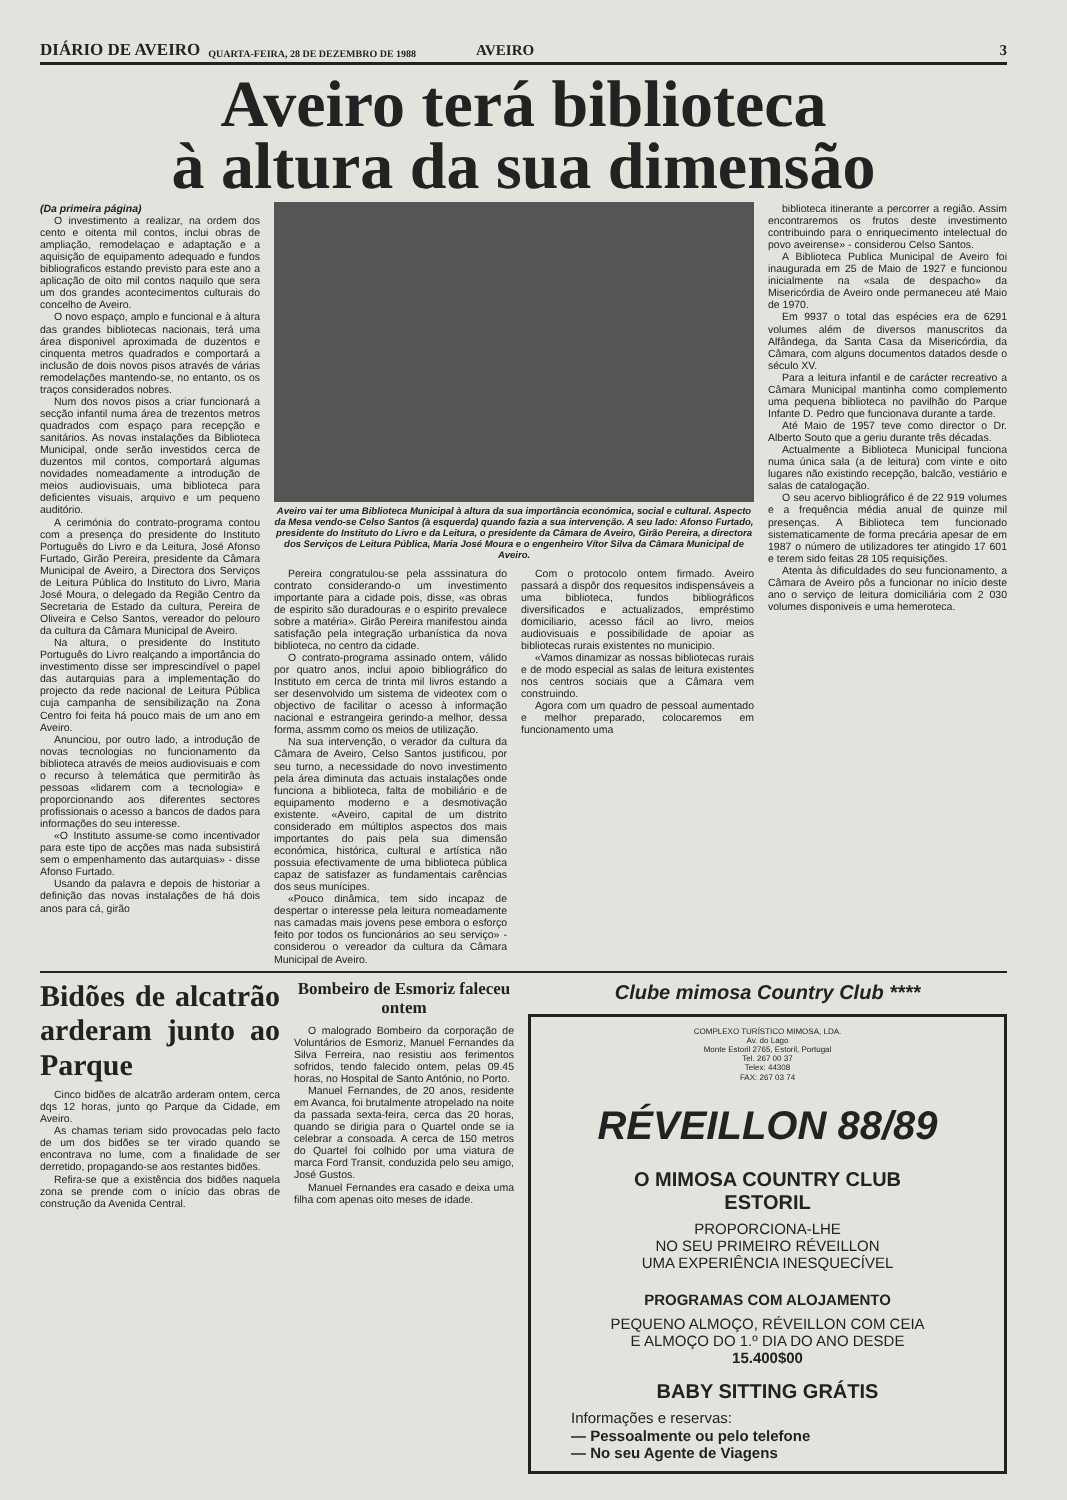DIÁRIO DE AVEIRO QUARTA-FEIRA, 28 DE DEZEMBRO DE 1988 AVEIRO 3
Aveiro terá biblioteca
à altura da sua dimensão
(Da primeira página)
O investimento a realizar, na ordem dos cento e oitenta mil contos, inclui obras de ampliação, remodelaçao e adaptação e a aquisição de equipamento adequado e fundos bibliograficos estando previsto para este ano a aplicação de oito mil contos naquilo que sera um dos grandes acontecimentos culturais do concelho de Aveiro.
O novo espaço, amplo e funcional e à altura das grandes bibliotecas nacionais, terá uma área disponivel aproximada de duzentos e cinquenta metros quadrados e comportará a inclusão de dois novos pisos através de várias remodelações mantendo-se, no entanto, os os traços considerados nobres.
Num dos novos pisos a criar funcionará a secção infantil numa área de trezentos metros quadrados com espaço para recepção e sanitários. As novas instalações da Biblioteca Municipal, onde serão investidos cerca de duzentos mil contos, comportará algumas novidades nomeadamente a introdução de meios audiovisuais, uma biblioteca para deficientes visuais, arquivo e um pequeno auditório.
A cerimónia do contrato-programa contou com a presença do presidente do Instituto Português do Livro e da Leitura, José Afonso Furtado, Girão Pereira, presidente da Câmara Municipal de Aveiro, a Directora dos Serviços de Leitura Pública do Instituto do Livro, Maria José Moura, o delegado da Região Centro da Secretaria de Estado da cultura, Pereira de Oliveira e Celso Santos, vereador do pelouro da cultura da Câmara Municipal de Aveiro.
Na altura, o presidente do Instituto Português do Livro realçando a importância do investimento disse ser imprescindível o papel das autarquias para a implementação do projecto da rede nacional de Leitura Pública cuja campanha de sensibilização na Zona Centro foi feita há pouco mais de um ano em Aveiro.
Anunciou, por outro lado, a introdução de novas tecnologias no funcionamento da biblioteca através de meios audiovisuais e com o recurso à telemática que permitirão às pessoas «lidarem com a tecnologia» e proporcionando aos diferentes sectores profissionais o acesso a bancos de dados para informações do seu interesse.
«O Instituto assume-se como incentivador para este tipo de acções mas nada subsistirá sem o empenhamento das autarquias» - disse Afonso Furtado.
Usando da palavra e depois de historiar a definição das novas instalações de há dois anos para cá, girão
Aveiro vai ter uma Biblioteca Municipal à altura da sua importância económica, social e cultural. Aspecto da Mesa vendo-se Celso Santos (à esquerda) quando fazia a sua intervenção. A seu lado: Afonso Furtado, presidente do Instituto do Livro e da Leitura, o presidente da Câmara de Aveiro, Girão Pereira, a directora dos Serviços de Leitura Pública, Maria José Moura e o engenheiro Vítor Silva da Câmara Municipal de Aveiro.
Pereira congratulou-se pela asssinatura do contrato considerando-o um investimento importante para a cidade pois, disse, «as obras de espirito são duradouras e o espirito prevalece sobre a matéria». Girão Pereira manifestou ainda satisfação pela integração urbanística da nova biblioteca, no centro da cidade.
O contrato-programa assinado ontem, válido por quatro anos, inclui apoio bibliográfico do Instituto em cerca de trinta mil livros estando a ser desenvolvido um sistema de videotex com o objectivo de facilitar o acesso à informação nacional e estrangeira gerindo-a melhor, dessa forma, assmm como os meios de utilização.
Na sua intervenção, o verador da cultura da Câmara de Aveiro, Celso Santos justificou, por seu turno, a necessidade do novo investimento pela área diminuta das actuais instalações onde funciona a biblioteca, falta de mobiliário e de equipamento moderno e a desmotivação existente. «Aveiro, capital de um distrito considerado em múltiplos aspectos dos mais importantes do pais pela sua dimensão económica, histórica, cultural e artística não possuia efectivamente de uma biblioteca pública capaz de satisfazer as fundamentais carências dos seus munícipes.
«Pouco dinâmica, tem sido incapaz de despertar o interesse pela leitura nomeadamente nas camadas mais jovens pese embora o esforço feito por todos os funcionários ao seu serviço» - considerou o vereador da cultura da Câmara Municipal de Aveiro.
Com o protocolo ontem firmado. Aveiro passará a dispôr dos requesitos indispensáveis a uma biblioteca, fundos bibliográficos diversificados e actualizados, empréstimo domiciliario, acesso fácil ao livro, meios audiovisuais e possibilidade de apoiar as bibliotecas rurais existentes no municipio.
«Vamos dinamizar as nossas bibliotecas rurais e de modo especial as salas de leitura existentes nos centros sociais que a Câmara vem construindo.
Agora com um quadro de pessoal aumentado e melhor preparado, colocaremos em funcionamento uma
biblioteca itinerante a percorrer a região. Assim encontraremos os frutos deste investimento contribuindo para o enriquecimento intelectual do povo aveirense» - considerou Celso Santos.
A Biblioteca Publica Municipal de Aveiro foi inaugurada em 25 de Maio de 1927 e funcionou inicialmente na «sala de despacho» da Misericórdia de Aveiro onde permaneceu até Maio de 1970.
Em 9937 o total das espécies era de 6291 volumes além de diversos manuscritos da Alfândega, da Santa Casa da Misericórdia, da Câmara, com alguns documentos datados desde o século XV.
Para a leitura infantil e de carácter recreativo a Câmara Municipal mantinha como complemento uma pequena biblioteca no pavilhão do Parque Infante D. Pedro que funcionava durante a tarde.
Até Maio de 1957 teve como director o Dr. Alberto Souto que a geriu durante três décadas.
Actualmente a Biblioteca Municipal funciona numa única sala (a de leitura) com vinte e oito lugares não existindo recepção, balcão, vestiário e salas de catalogação.
O seu acervo bibliográfico é de 22 919 volumes e a frequência média anual de quinze mil presenças. A Biblioteca tem funcionado sistematicamente de forma precária apesar de em 1987 o número de utilizadores ter atingido 17 601 e terem sido feitas 28 105 requisições.
Atenta às dificuldades do seu funcionamento, a Câmara de Aveiro pôs a funcionar no início deste ano o serviço de leitura domiciliária com 2 030 volumes disponiveis e uma hemeroteca.
Bidões de alcatrão arderam junto ao Parque
Cinco bidões de alcatrão arderam ontem, cerca dqs 12 horas, junto qo Parque da Cidade, em Aveiro.
As chamas teriam sido provocadas pelo facto de um dos bidões se ter virado quando se encontrava no lume, com a finalidade de ser derretido, propagando-se aos restantes bidões.
Refira-se que a existência dos bidões naquela zona se prende com o início das obras de construção da Avenida Central.
Bombeiro de Esmoriz faleceu ontem
O malogrado Bombeiro da corporação de Voluntários de Esmoriz, Manuel Fernandes da Silva Ferreira, nao resistiu aos ferimentos sofridos, tendo falecido ontem, pelas 09.45 horas, no Hospital de Santo António, no Porto.
Manuel Fernandes, de 20 anos, residente em Avanca, foi brutalmente atropelado na noite da passada sexta-feira, cerca das 20 horas, quando se dirigia para o Quartel onde se ia celebrar a consoada. A cerca de 150 metros do Quartel foi colhido por uma viatura de marca Ford Transit, conduzida pelo seu amigo, José Gustos.
Manuel Fernandes era casado e deixa uma filha com apenas oito meses de idade.
Clube mimosa Country Club ****
COMPLEXO TURÍSTICO MIMOSA, LDA.
Av. do Lago
Monte Estoril 2765, Estoril, Portugal
Tel. 267 00 37
Telex: 44308
FAX: 267 03 74
RÉVEILLON 88/89
O MIMOSA COUNTRY CLUB
ESTORIL
PROPORCIONA-LHE
NO SEU PRIMEIRO RÉVEILLON
UMA EXPERIÊNCIA INESQUECÍVEL
PROGRAMAS COM ALOJAMENTO
PEQUENO ALMOÇO, RÉVEILLON COM CEIA
E ALMOÇO DO 1.º DIA DO ANO DESDE
15.400$00
BABY SITTING GRÁTIS
Informações e reservas:
— Pessoalmente ou pelo telefone
— No seu Agente de Viagens